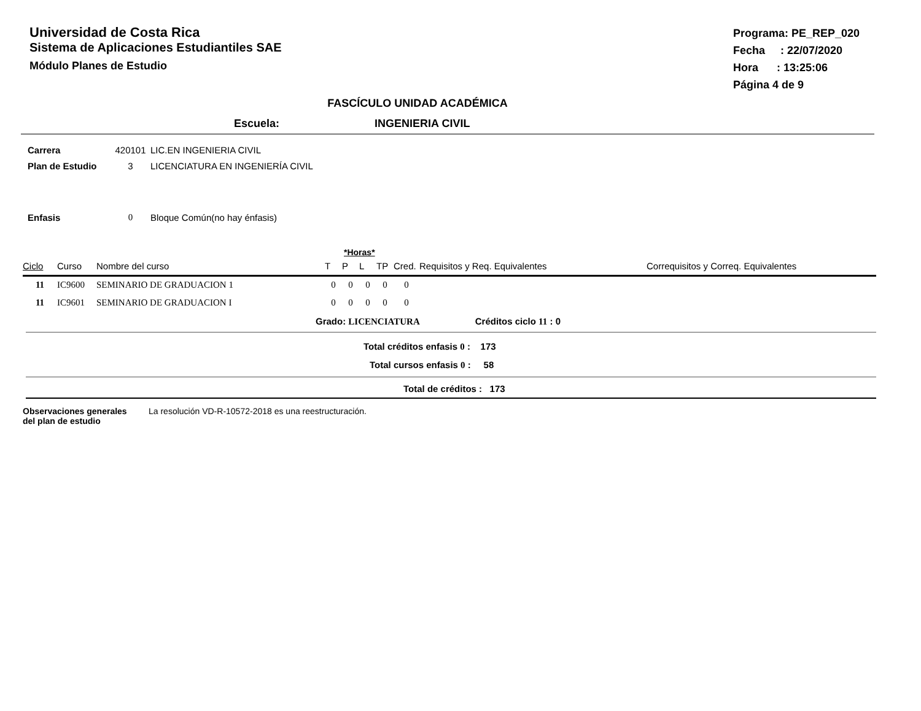Universidad de Costa Rica
Sistema de Aplicaciones Estudiantiles SAE
Módulo Planes de Estudio
Programa: PE_REP_020
Fecha : 22/07/2020
Hora : 13:25:06
Página 4 de 9
FASCÍCULO UNIDAD ACADÉMICA
Escuela: INGENIERIA CIVIL
| Carrera | 420101 | LIC.EN INGENIERIA CIVIL |
| Plan de Estudio | 3 | LICENCIATURA EN INGENIERÍA CIVIL |
| Enfasis | 0 | Bloque Común(no hay énfasis) |
*Horas*
| Ciclo | Curso | Nombre del curso | T | P | L | TP | Cred. | Requisitos y Req. Equivalentes | Correquisitos y Correq. Equivalentes |
| --- | --- | --- | --- | --- | --- | --- | --- | --- | --- |
| 11 | IC9600 | SEMINARIO DE GRADUACION 1 | 0 | 0 | 0 | 0 | 0 | | |
| 11 | IC9601 | SEMINARIO DE GRADUACION I | 0 | 0 | 0 | 0 | 0 | | |
Grado: LICENCIATURA Créditos ciclo 11 : 0
Total créditos enfasis 0 : 173
Total cursos enfasis 0 : 58
Total de créditos : 173
Observaciones generales
del plan de estudio
La resolución VD-R-10572-2018 es una reestructuración.